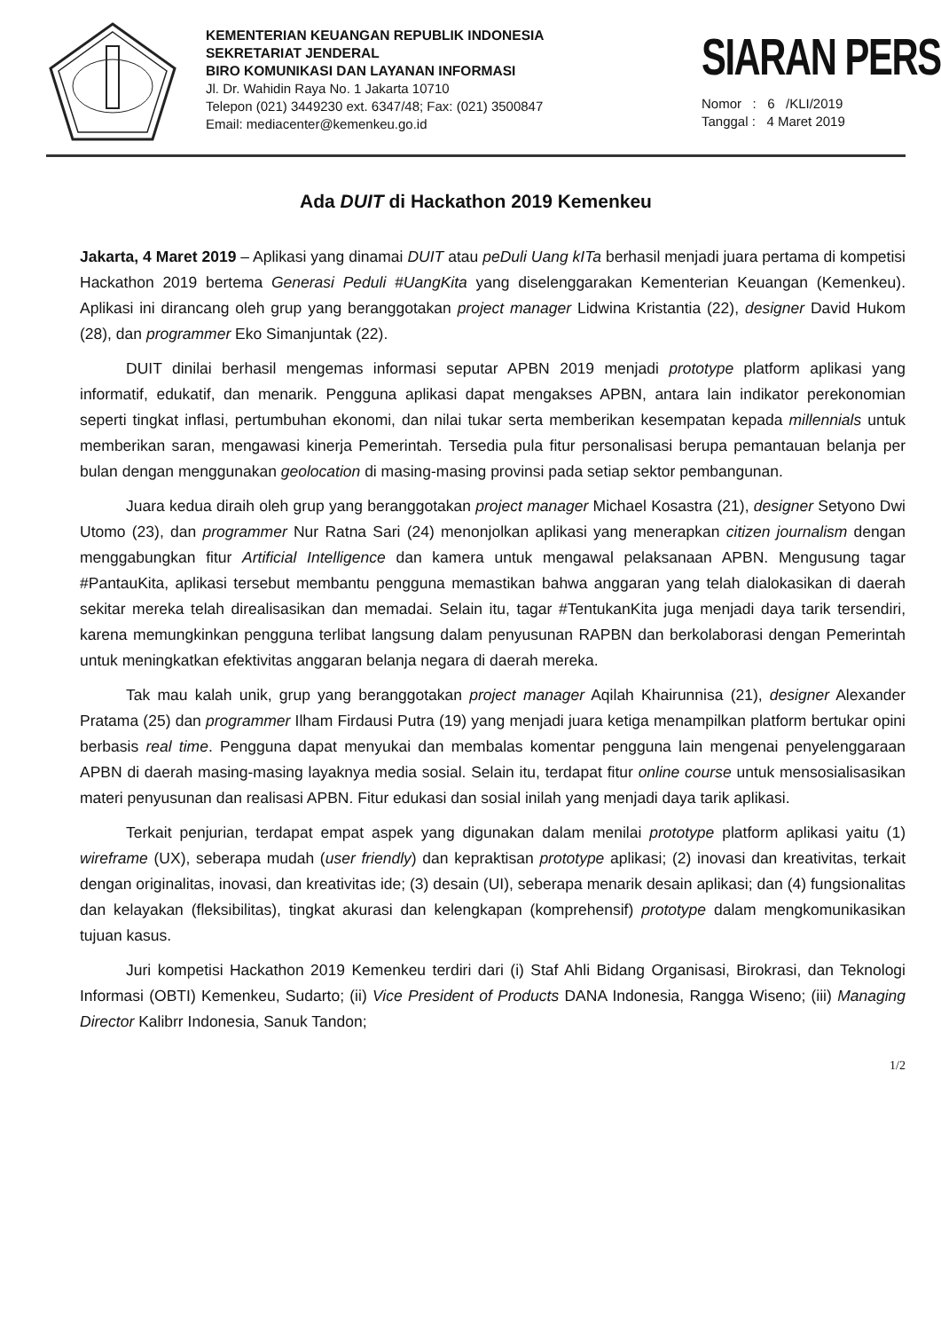KEMENTERIAN KEUANGAN REPUBLIK INDONESIA
SEKRETARIAT JENDERAL
BIRO KOMUNIKASI DAN LAYANAN INFORMASI
Jl. Dr. Wahidin Raya No. 1 Jakarta 10710
Telepon (021) 3449230 ext. 6347/48; Fax: (021) 3500847
Email: mediacenter@kemenkeu.go.id
SIARAN PERS
Nomor : 6 /KLI/2019
Tanggal : 4 Maret 2019
Ada DUIT di Hackathon 2019 Kemenkeu
Jakarta, 4 Maret 2019 – Aplikasi yang dinamai DUIT atau peDuli Uang kITa berhasil menjadi juara pertama di kompetisi Hackathon 2019 bertema Generasi Peduli #UangKita yang diselenggarakan Kementerian Keuangan (Kemenkeu). Aplikasi ini dirancang oleh grup yang beranggotakan project manager Lidwina Kristantia (22), designer David Hukom (28), dan programmer Eko Simanjuntak (22).
DUIT dinilai berhasil mengemas informasi seputar APBN 2019 menjadi prototype platform aplikasi yang informatif, edukatif, dan menarik. Pengguna aplikasi dapat mengakses APBN, antara lain indikator perekonomian seperti tingkat inflasi, pertumbuhan ekonomi, dan nilai tukar serta memberikan kesempatan kepada millennials untuk memberikan saran, mengawasi kinerja Pemerintah. Tersedia pula fitur personalisasi berupa pemantauan belanja per bulan dengan menggunakan geolocation di masing-masing provinsi pada setiap sektor pembangunan.
Juara kedua diraih oleh grup yang beranggotakan project manager Michael Kosastra (21), designer Setyono Dwi Utomo (23), dan programmer Nur Ratna Sari (24) menonjolkan aplikasi yang menerapkan citizen journalism dengan menggabungkan fitur Artificial Intelligence dan kamera untuk mengawal pelaksanaan APBN. Mengusung tagar #PantauKita, aplikasi tersebut membantu pengguna memastikan bahwa anggaran yang telah dialokasikan di daerah sekitar mereka telah direalisasikan dan memadai. Selain itu, tagar #TentukanKita juga menjadi daya tarik tersendiri, karena memungkinkan pengguna terlibat langsung dalam penyusunan RAPBN dan berkolaborasi dengan Pemerintah untuk meningkatkan efektivitas anggaran belanja negara di daerah mereka.
Tak mau kalah unik, grup yang beranggotakan project manager Aqilah Khairunnisa (21), designer Alexander Pratama (25) dan programmer Ilham Firdausi Putra (19) yang menjadi juara ketiga menampilkan platform bertukar opini berbasis real time. Pengguna dapat menyukai dan membalas komentar pengguna lain mengenai penyelenggaraan APBN di daerah masing-masing layaknya media sosial. Selain itu, terdapat fitur online course untuk mensosialisasikan materi penyusunan dan realisasi APBN. Fitur edukasi dan sosial inilah yang menjadi daya tarik aplikasi.
Terkait penjurian, terdapat empat aspek yang digunakan dalam menilai prototype platform aplikasi yaitu (1) wireframe (UX), seberapa mudah (user friendly) dan kepraktisan prototype aplikasi; (2) inovasi dan kreativitas, terkait dengan originalitas, inovasi, dan kreativitas ide; (3) desain (UI), seberapa menarik desain aplikasi; dan (4) fungsionalitas dan kelayakan (fleksibilitas), tingkat akurasi dan kelengkapan (komprehensif) prototype dalam mengkomunikasikan tujuan kasus.
Juri kompetisi Hackathon 2019 Kemenkeu terdiri dari (i) Staf Ahli Bidang Organisasi, Birokrasi, dan Teknologi Informasi (OBTI) Kemenkeu, Sudarto; (ii) Vice President of Products DANA Indonesia, Rangga Wiseno; (iii) Managing Director Kalibrr Indonesia, Sanuk Tandon;
1/2